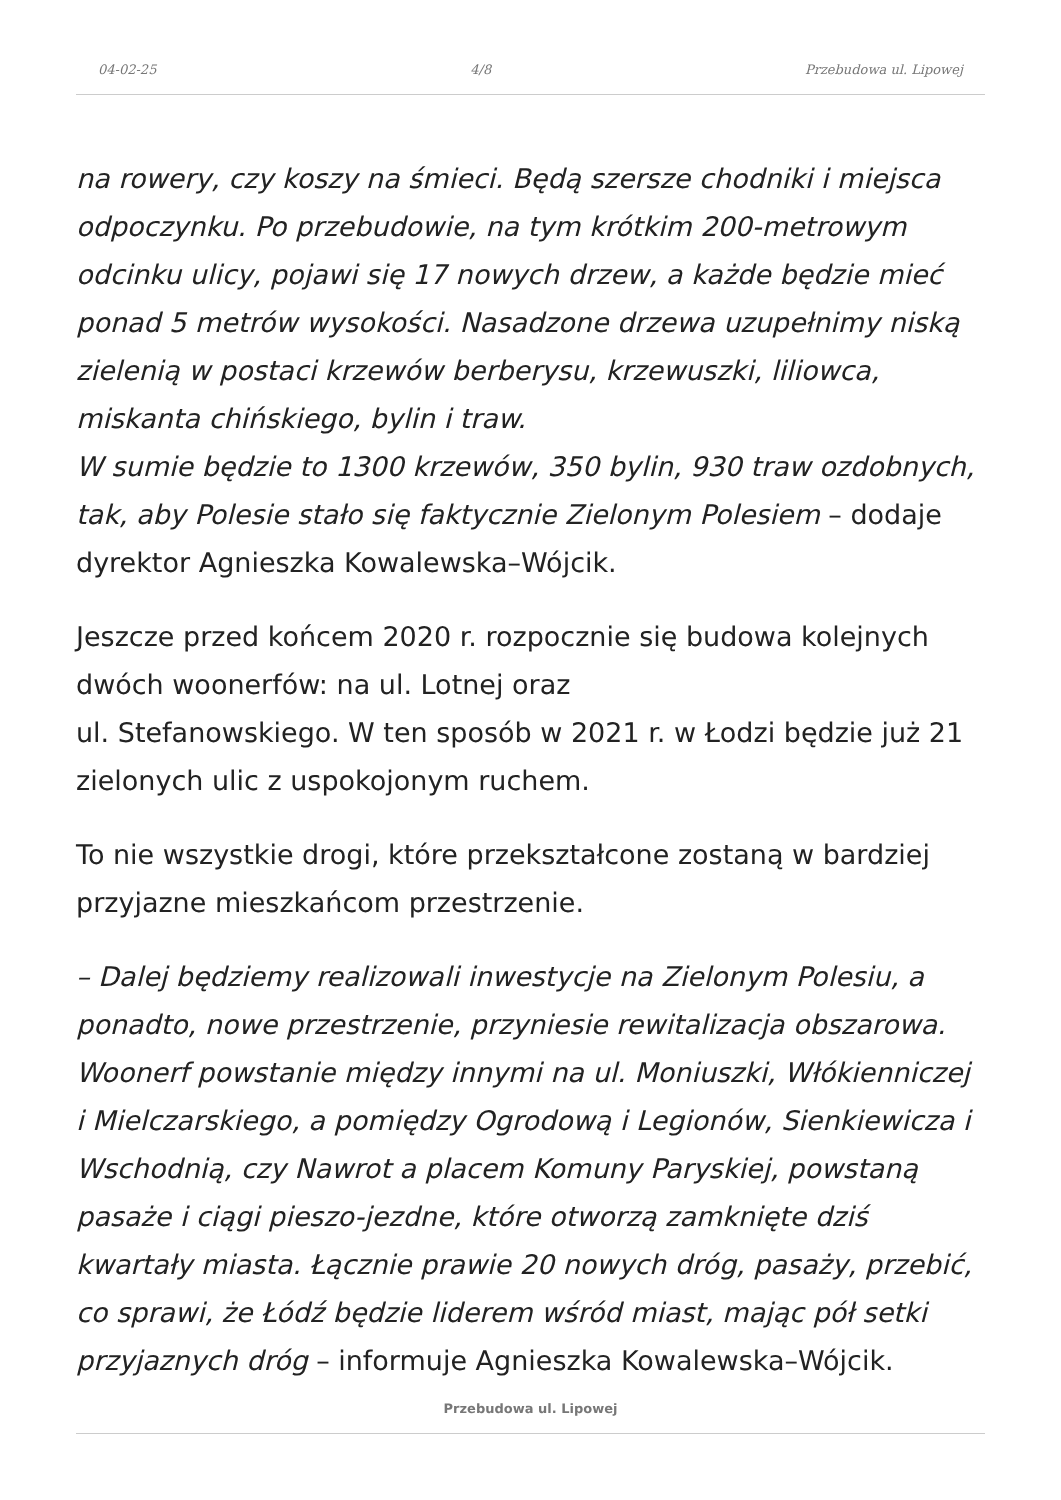04-02-25 4/8 Przebudowa ul. Lipowej
na rowery, czy koszy na śmieci. Będą szersze chodniki i miejsca odpoczynku. Po przebudowie, na tym krótkim 200-metrowym odcinku ulicy, pojawi się 17 nowych drzew, a każde będzie mieć ponad 5 metrów wysokości. Nasadzone drzewa uzupełnimy niską zielenią w postaci krzewów berberysu, krzewuszki, liliowca, miskanta chińskiego, bylin i traw.
W sumie będzie to 1300 krzewów, 350 bylin, 930 traw ozdobnych, tak, aby Polesie stało się faktycznie Zielonym Polesiem – dodaje dyrektor Agnieszka Kowalewska–Wójcik.
Jeszcze przed końcem 2020 r. rozpocznie się budowa kolejnych dwóch woonerfów: na ul. Lotnej oraz
ul. Stefanowskiego. W ten sposób w 2021 r. w Łodzi będzie już 21 zielonych ulic z uspokojonym ruchem.
To nie wszystkie drogi, które przekształcone zostaną w bardziej przyjazne mieszkańcom przestrzenie.
– Dalej będziemy realizowali inwestycje na Zielonym Polesiu, a ponadto, nowe przestrzenie, przyniesie rewitalizacja obszarowa. Woonerf powstanie między innymi na ul. Moniuszki, Włókienniczej i Mielczarskiego, a pomiędzy Ogrodową i Legionów, Sienkiewicza i Wschodnią, czy Nawrot a placem Komuny Paryskiej, powstaną pasaże i ciągi pieszo-jezdne, które otworzą zamknięte dziś kwartały miasta. Łącznie prawie 20 nowych dróg, pasaży, przebić, co sprawi, że Łódź będzie liderem wśród miast, mając pół setki przyjaznych dróg – informuje Agnieszka Kowalewska–Wójcik.
Przebudowa ul. Lipowej